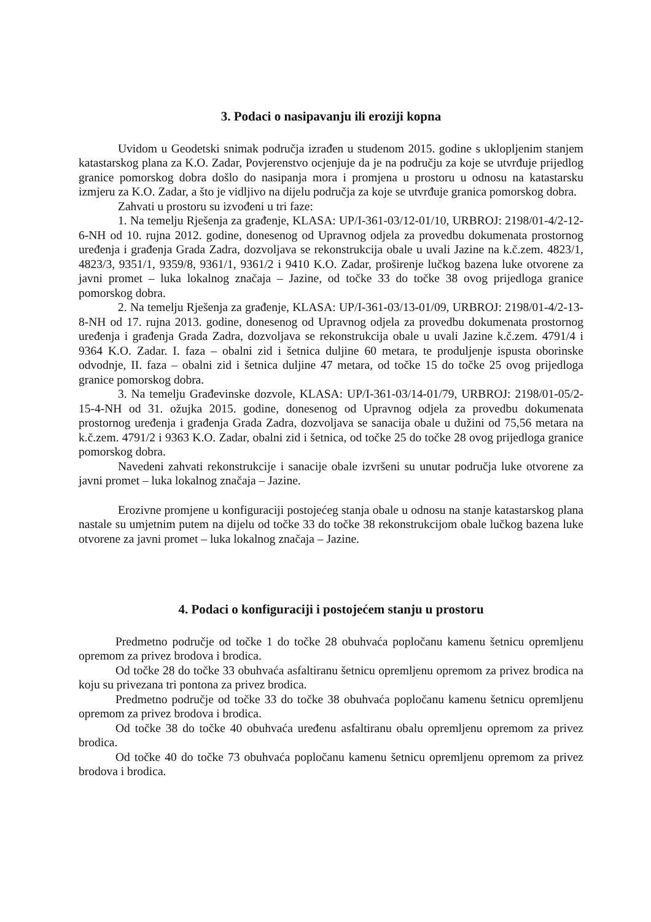3. Podaci o nasipavanju ili eroziji kopna
Uvidom u Geodetski snimak područja izrađen u studenom 2015. godine s uklopljenim stanjem katastarskog plana za K.O. Zadar, Povjerenstvo ocjenjuje da je na području za koje se utvrđuje prijedlog granice pomorskog dobra došlo do nasipanja mora i promjena u prostoru u odnosu na katastarsku izmjeru za K.O. Zadar, a što je vidljivo na dijelu područja za koje se utvrđuje granica pomorskog dobra.
Zahvati u prostoru su izvođeni u tri faze:
1. Na temelju Rješenja za građenje, KLASA: UP/I-361-03/12-01/10, URBROJ: 2198/01-4/2-12-6-NH od 10. rujna 2012. godine, donesenog od Upravnog odjela za provedbu dokumenata prostornog uređenja i građenja Grada Zadra, dozvoljava se rekonstrukcija obale u uvali Jazine na k.č.zem. 4823/1, 4823/3, 9351/1, 9359/8, 9361/1, 9361/2 i 9410 K.O. Zadar, proširenje lučkog bazena luke otvorene za javni promet – luka lokalnog značaja – Jazine, od točke 33 do točke 38 ovog prijedloga granice pomorskog dobra.
2. Na temelju Rješenja za građenje, KLASA: UP/I-361-03/13-01/09, URBROJ: 2198/01-4/2-13-8-NH od 17. rujna 2013. godine, donesenog od Upravnog odjela za provedbu dokumenata prostornog uređenja i građenja Grada Zadra, dozvoljava se rekonstrukcija obale u uvali Jazine k.č.zem. 4791/4 i 9364 K.O. Zadar. I. faza – obalni zid i šetnica duljine 60 metara, te produljenje ispusta oborinske odvodnje, II. faza – obalni zid i šetnica duljine 47 metara, od točke 15 do točke 25 ovog prijedloga granice pomorskog dobra.
3. Na temelju Građevinske dozvole, KLASA: UP/I-361-03/14-01/79, URBROJ: 2198/01-05/2-15-4-NH od 31. ožujka 2015. godine, donesenog od Upravnog odjela za provedbu dokumenata prostornog uređenja i građenja Grada Zadra, dozvoljava se sanacija obale u dužini od 75,56 metara na k.č.zem. 4791/2 i 9363 K.O. Zadar, obalni zid i šetnica, od točke 25 do točke 28 ovog prijedloga granice pomorskog dobra.
Navedeni zahvati rekonstrukcije i sanacije obale izvršeni su unutar područja luke otvorene za javni promet – luka lokalnog značaja – Jazine.
Erozivne promjene u konfiguraciji postojećeg stanja obale u odnosu na stanje katastarskog plana nastale su umjetnim putem na dijelu od točke 33 do točke 38 rekonstrukcijom obale lučkog bazena luke otvorene za javni promet – luka lokalnog značaja – Jazine.
4. Podaci o konfiguraciji i postojećem stanju u prostoru
Predmetno područje od točke 1 do točke 28 obuhvaća popločanu kamenu šetnicu opremljenu opremom za privez brodova i brodica.
Od točke 28 do točke 33 obuhvaća asfaltiranu šetnicu opremljenu opremom za privez brodica na koju su privezana tri pontona za privez brodica.
Predmetno područje od točke 33 do točke 38 obuhvaća popločanu kamenu šetnicu opremljenu opremom za privez brodova i brodica.
Od točke 38 do točke 40 obuhvaća uređenu asfaltiranu obalu opremljenu opremom za privez brodica.
Od točke 40 do točke 73 obuhvaća popločanu kamenu šetnicu opremljenu opremom za privez brodova i brodica.